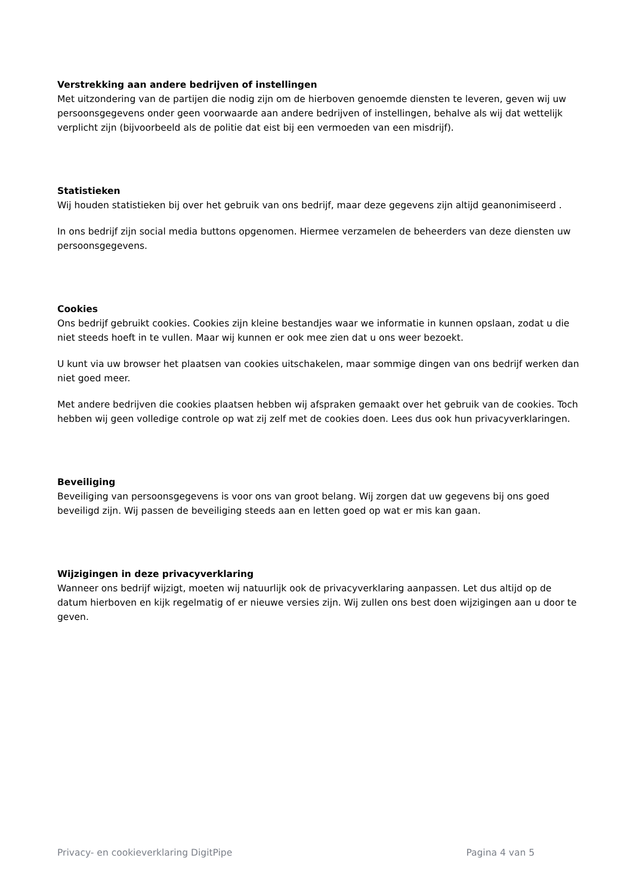Verstrekking aan andere bedrijven of instellingen
Met uitzondering van de partijen die nodig zijn om de hierboven genoemde diensten te leveren, geven wij uw persoonsgegevens onder geen voorwaarde aan andere bedrijven of instellingen, behalve als wij dat wettelijk verplicht zijn (bijvoorbeeld als de politie dat eist bij een vermoeden van een misdrijf).
Statistieken
Wij houden statistieken bij over het gebruik van ons bedrijf, maar deze gegevens zijn altijd geanonimiseerd .
In ons bedrijf zijn social media buttons opgenomen. Hiermee verzamelen de beheerders van deze diensten uw persoonsgegevens.
Cookies
Ons bedrijf gebruikt cookies. Cookies zijn kleine bestandjes waar we informatie in kunnen opslaan, zodat u die niet steeds hoeft in te vullen. Maar wij kunnen er ook mee zien dat u ons weer bezoekt.
U kunt via uw browser het plaatsen van cookies uitschakelen, maar sommige dingen van ons bedrijf werken dan niet goed meer.
Met andere bedrijven die cookies plaatsen hebben wij afspraken gemaakt over het gebruik van de cookies. Toch hebben wij geen volledige controle op wat zij zelf met de cookies doen. Lees dus ook hun privacyverklaringen.
Beveiliging
Beveiliging van persoonsgegevens is voor ons van groot belang. Wij zorgen dat uw gegevens bij ons goed beveiligd zijn. Wij passen de beveiliging steeds aan en letten goed op wat er mis kan gaan.
Wijzigingen in deze privacyverklaring
Wanneer ons bedrijf wijzigt, moeten wij natuurlijk ook de privacyverklaring aanpassen. Let dus altijd op de datum hierboven en kijk regelmatig of er nieuwe versies zijn. Wij zullen ons best doen wijzigingen aan u door te geven.
Privacy- en cookieverklaring DigitPipe Pagina 4 van 5